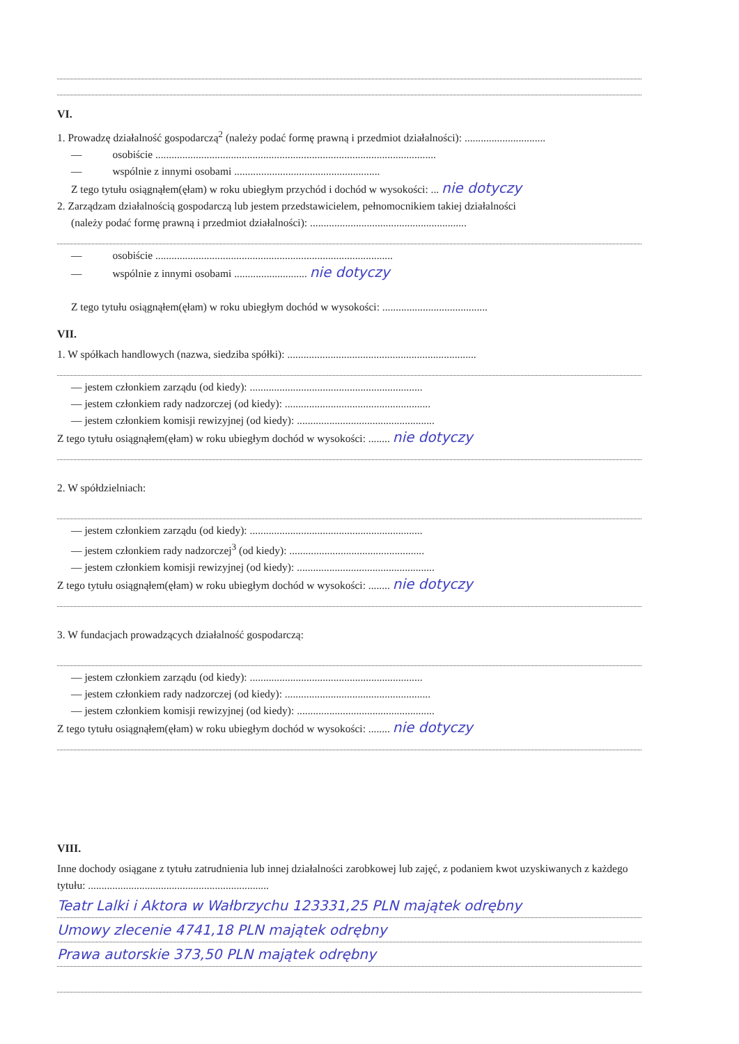VI.
1. Prowadzę działalność gospodarczą<sup>2</sup> (należy podać formę prawną i przedmiot działalności): ..............................
— osobiście ........................................................................................................
— wspólnie z innymi osobami ......................................................
Z tego tytułu osiągnąłem(ęłam) w roku ubiegłym przychód i dochód w wysokości: ... nie dotyczy
2. Zarządzam działalnością gospodarczą lub jestem przedstawicielem, pełnomocnikiem takiej działalności
(należy podać formę prawną i przedmiot działalności): ..........................................................
— osobiście ........................................................................................
— wspólnie z innymi osobami ........................... nie dotyczy
Z tego tytułu osiągnąłem(ęłam) w roku ubiegłym dochód w wysokości: .......................................
VII.
1. W spółkach handlowych (nazwa, siedziba spółki): ......................................................................
— jestem członkiem zarządu (od kiedy): ................................................................
— jestem członkiem rady nadzorczej (od kiedy): ......................................................
— jestem członkiem komisji rewizyjnej (od kiedy): ...................................................
Z tego tytułu osiągnąłem(ęłam) w roku ubiegłym dochód w wysokości: ........ nie dotyczy
2. W spółdzielniach:
— jestem członkiem zarządu (od kiedy): ................................................................
— jestem członkiem rady nadzorczej<sup>3</sup> (od kiedy): ..................................................
— jestem członkiem komisji rewizyjnej (od kiedy): ...................................................
Z tego tytułu osiągnąłem(ęłam) w roku ubiegłym dochód w wysokości: ........ nie dotyczy
3. W fundacjach prowadzących działalność gospodarczą:
— jestem członkiem zarządu (od kiedy): ................................................................
— jestem członkiem rady nadzorczej (od kiedy): ......................................................
— jestem członkiem komisji rewizyjnej (od kiedy): ...................................................
Z tego tytułu osiągnąłem(ęłam) w roku ubiegłym dochód w wysokości: ........ nie dotyczy
VIII.
Inne dochody osiągane z tytułu zatrudnienia lub innej działalności zarobkowej lub zajęć, z podaniem kwot uzyskiwanych z każdego tytułu: ...................................................................
Teatr Lalki i Aktora w Wałbrzychu 123331,25 PLN majątek odrębny
Umowy zlecenie 4741,18 PLN majątek odrębny
Prawa autorskie 373,50 PLN majątek odrębny